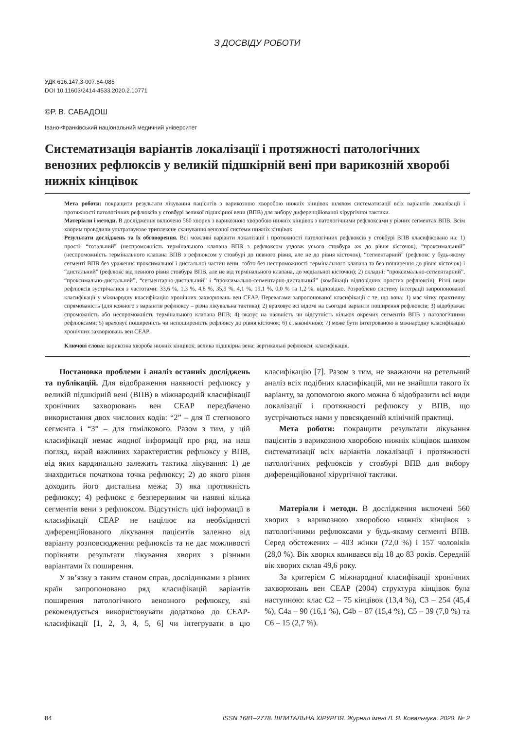З ДОСВІДУ РОБОТИ
УДК 616.147.3-007.64-085
DOI 10.11603/2414-4533.2020.2.10771
©Р. В. САБАДОШ
Івано-Франківський національний медичний університет
Систематизація варіантів локалізації і протяжності патологічних венозних рефлюксів у великій підшкірній вені при варикозній хворобі нижніх кінцівок
Мета роботи: покращити результати лікування пацієнтів з варикозною хворобою нижніх кінцівок шляхом систематизації всіх варіантів локалізації і протяжності патологічних рефлюксів у стовбурі великої підшкірної вени (ВПВ) для вибору диференційованої хірургічної тактики.
Матеріали і методи. В дослідження включено 560 хворих з варикозною хворобою нижніх кінцівок з патологічними рефлюксами у різних сегментах ВПВ. Всім хворим проводили ультразвукове триплексне сканування венозної системи нижніх кінцівок.
Результати досліджень та їх обговорення. Всі можливі варіанти локалізації і протяжності патологічних рефлюксів у стовбурі ВПВ класифіковано на: 1) прості: “тотальний” (неспроможність термінального клапана ВПВ з рефлюксом уздовж усього стовбура аж до рівня кісточок), “проксимальний” (неспроможність термінального клапана ВПВ з рефлюксом у стовбурі до певного рівня, але не до рівня кісточок), “сегментарний” (рефлюкс у будь-якому сегменті ВПВ без ураження проксимальної і дистальної частин вени, тобто без неспроможності термінального клапана та без поширення до рівня кісточок) і “дистальний” (рефлюкс від певного рівня стовбура ВПВ, але не від термінального клапана, до медіальної кісточки); 2) складні: “проксимально-сегментарний”, “проксимально-дистальний”, “сегментарно-дистальний” і “проксимально-сегментарно-дистальний” (комбінації відповідних простих рефлюксів). Різні види рефлюксів зустрічалися з частотами: 33,6 %, 1,3 %, 4,8 %, 35,9 %, 4,1 %, 19,1 %, 0,0 % та 1,2 %, відповідно. Розроблено систему інтеграції запропонованої класифікації у міжнародну класифікацію хронічних захворювань вен СЕАР. Перевагами запропонованої класифікації є те, що вона: 1) має чітку практичну спрямованість (для кожного з варіантів рефлюксу – різна лікувальна тактика); 2) враховує всі відомі на сьогодні варіанти поширення рефлюксів; 3) відображає спроможність або неспроможність термінального клапана ВПВ; 4) вказує на наявність чи відсутність кількох окремих сегментів ВПВ з патологічними рефлюксами; 5) враховує поширеність чи непоширеність рефлюксу до рівня кісточок; 6) є лаконічною; 7) може бути інтегрованою в міжнародну класифікацію хронічних захворювань вен СЕАР.
Ключові слова: варикозна хвороба нижніх кінцівок; велика підшкірна вена; вертикальні рефлюкси; класифікація.
Постановка проблеми і аналіз останніх досліджень та публікацій. Для відображення наявності рефлюксу у великій підшкірній вені (ВПВ) в міжнародній класифікації хронічних захворювань вен СЕАР передбачено використання двох числових кодів: “2” – для її стегнового сегмента і “3” – для гомілкового. Разом з тим, у цій класифікації немає жодної інформації про ряд, на наш погляд, вкрай важливих характеристик рефлюксу у ВПВ, від яких кардинально залежить тактика лікування: 1) де знаходиться початкова точка рефлюксу; 2) до якого рівня доходить його дистальна межа; 3) яка протяжність рефлюксу; 4) рефлюкс є безперервним чи наявні кілька сегментів вени з рефлюксом. Відсутність цієї інформації в класифікації СЕАР не націлює на необхідності диференційованого лікування пацієнтів залежно від варіанту розповсюдження рефлюксів та не дає можливості порівняти результати лікування хворих з різними варіантами їх поширення.
У зв’язку з таким станом справ, дослідниками з різних країн запропоновано ряд класифікацій варіантів поширення патологічного венозного рефлюксу, які рекомендується використовувати додатково до СЕАР-класифікації [1, 2, 3, 4, 5, 6] чи інтегрувати в цю класифікацію [7]. Разом з тим, не зважаючи на ретельний аналіз всіх подібних класифікацій, ми не знайшли такого їх варіанту, за допомогою якого можна б відобразити всі види локалізації і протяжності рефлюксу у ВПВ, що зустрічаються нами у повсякденній клінічній практиці.
Мета роботи: покращити результати лікування пацієнтів з варикозною хворобою нижніх кінцівок шляхом систематизації всіх варіантів локалізації і протяжності патологічних рефлюксів у стовбурі ВПВ для вибору диференційованої хірургічної тактики.
Матеріали і методи. В дослідження включені 560 хворих з варикозною хворобою нижніх кінцівок з патологічними рефлюксами у будь-якому сегменті ВПВ. Серед обстежених – 403 жінки (72,0 %) і 157 чоловіків (28,0 %). Вік хворих коливався від 18 до 83 років. Середній вік хворих склав 49,6 року.
За критерієм С міжнародної класифікації хронічних захворювань вен СЕАР (2004) структура кінцівок була наступною: клас С2 – 75 кінцівок (13,4 %), С3 – 254 (45,4 %), С4а – 90 (16,1 %), С4b – 87 (15,4 %), С5 – 39 (7,0 %) та С6 – 15 (2,7 %).
84 ISSN 1681–2778. ШПИТАЛЬНА ХІРУРГІЯ. Журнал імені Л. Я. Ковальчука. 2020. № 2